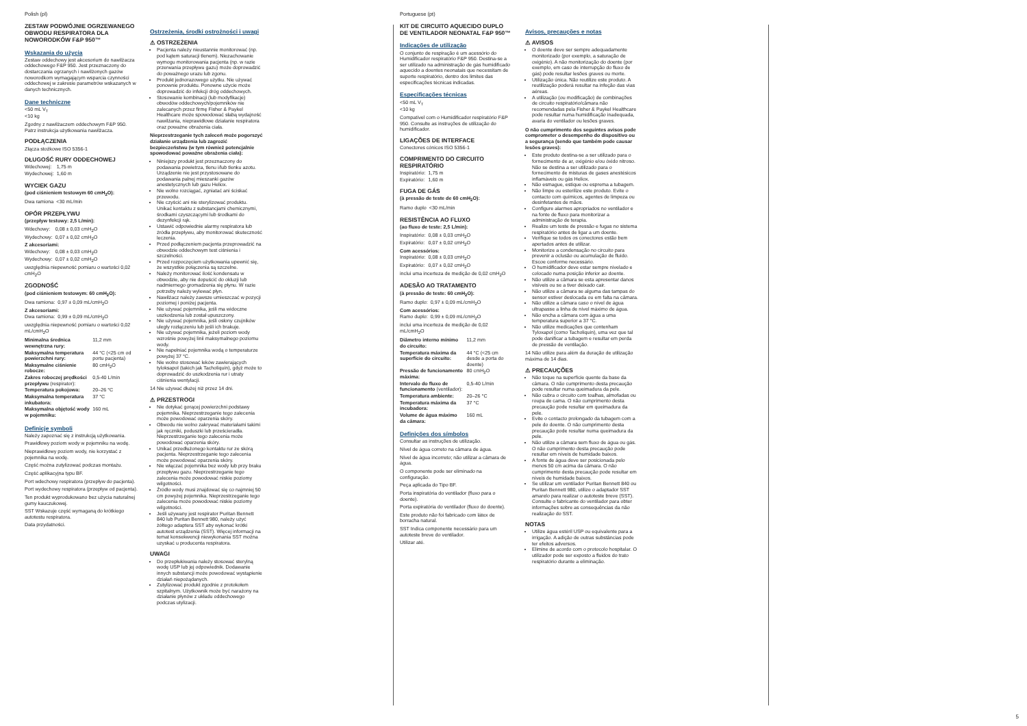Polish (pl)
ZESTAW PODWÓJNIE OGRZEWANEGO OBWODU RESPIRATORA DLA NOWORODKÓW F&P 950™
Wskazania do użycia
Zestaw oddechowy jest akcesorium do nawilżacza oddechowego F&P 950. Jest przeznaczony do dostarczania ogrzanych i nawilżonych gazów noworodkom wymagającym wsparcia czynności oddechowej w zakresie parametrów wskazanych w danych technicznych.
Dane techniczne
<50 mL V<sub>T</sub>
<10 kg
Zgodny z nawilżaczem oddechowym F&P 950. Patrz instrukcja użytkowania nawilżacza.
PODŁĄCZENIA
Złącza stożkowe ISO 5356-1
DŁUGOŚĆ RURY ODDECHOWEJ
| Wdechowej: | 1,75 m |
| Wydechowej: | 1,60 m |
WYCIEK GAZU
(pod ciśnieniem testowym 60 cmH<sub>2</sub>O):
| Dwa ramiona | <30 mL/min |
OPÓR PRZEPŁYWU
(przepływ testowy: 2,5 L/min):
| Wdechowy: | 0,08 ± 0,03 cmH<sub>2</sub>O |
| Wydechowy: | 0,07 ± 0,02 cmH<sub>2</sub>O |
| Z akcesoriami: | |
| Wdechowy: | 0,08 ± 0,03 cmH<sub>2</sub>O |
| Wydechowy: | 0,07 ± 0,02 cmH<sub>2</sub>O |
uwzględnia niepewność pomiaru o wartości 0,02 cmH<sub>2</sub>O
ZGODNOŚĆ
(pod ciśnieniem testowym: 60 cmH<sub>2</sub>O):
| Dwa ramiona: | 0,97 ± 0,09 mL/cmH<sub>2</sub>O |
| Z akcesoriami: | |
| Dwa ramiona: | 0,99 ± 0,09 mL/cmH<sub>2</sub>O |
uwzględnia niepewność pomiaru o wartości 0,02 mL/cmH<sub>2</sub>O
| Minimalna średnica wewnętrzna rury: | 11,2 mm |
| Maksymalna temperatura powierzchni rury: | 44 °C (<25 cm od portu pacjenta) |
| Maksymalne ciśnienie robocze: | 80 cmH<sub>2</sub>O |
| Zakres roboczej prędkości przepływu (respirator): | 0,5-40 L/min |
| Temperatura pokojowa: | 20–26 °C |
| Maksymalna temperatura inkubatora: | 37 °C |
| Maksymalna objętość wody w pojemniku: | 160 mL |
Definicje symboli
Należy zapoznać się z instrukcją użytkowania.
Prawidłowy poziom wody w pojemniku na wodę.
Nieprawidłowy poziom wody, nie korzystać z pojemnika na wodę.
Część można zutylizować podczas montażu.
Część aplikacyjna typu BF.
Port wdechowy respiratora (przepływ do pacjenta).
Port wydechowy respiratora (przepływ od pacjenta).
Ten produkt wyprodukowano bez użycia naturalnej gumy kauczukowej.
SST Wskazuje część wymaganą do krótkiego autotestu respiratora.
Data przydatności.
Ostrzeżenia, środki ostrożności i uwagi
⚠ OSTRZEŻENIA
Pacjenta należy nieustannie monitorować (np. pod kątem saturacji tlenem). Niezachowanie wymogu monitorowania pacjenta (np. w razie przerwania przepływu gazu) może doprowadzić do poważnego urazu lub zgonu.
Produkt jednorazowego użytku. Nie używać ponownie produktu. Ponowne użycie może doprowadzić do infekcji dróg oddechowych.
Stosowanie kombinacji (lub modyfikacje) obwodów oddechowych/pojemników nie zalecanych przez firmę Fisher & Paykel Healthcare może spowodować słabą wydajność nawilżania, nieprawidłowe działanie respiratora oraz poważne obrażenia ciała.
Nieprzestrzeganie tych zaleceń może pogorszyć działanie urządzenia lub zagrozić bezpieczeństwu (w tym również potencjalnie spowodować poważne obrażenia ciała):
Niniejszy produkt jest przeznaczony do podawania powietrza, tlenu i/lub tlenku azotu. Urządzenie nie jest przystosowane do podawania palnej mieszanki gazów anestetycznych lub gazu Heliox.
Nie wolno rozciągać, zgniatać ani ściskać przewodu.
Nie czyścić ani nie sterylizować produktu. Unikać kontaktu z substancjami chemicznymi, środkami czyszczącymi lub środkami do dezynfekcji rąk.
Ustawić odpowiednie alarmy respiratora lub źródła przepływu, aby monitorować skuteczność leczenia.
Przed podłączeniem pacjenta przeprowadzić na obwodzie oddechowym test ciśnienia i szczelności.
Przed rozpoczęciem użytkowania upewnić się, że wszystkie połączenia są szczelne.
Należy monitorować ilość kondensatu w obwodzie, aby nie dopuścić do okluzji lub nadmiernego gromadzenia się płynu. W razie potrzeby należy wylewać płyn.
Nawilżacz należy zawsze umieszczać w pozycji poziomej i poniżej pacjenta.
Nie używać pojemnika, jeśli ma widoczne uszkodzenia lub został upuszczony.
Nie używać pojemnika, jeśli osłony czujników uległy rozłączeniu lub jeśli ich brakuje.
Nie używać pojemnika, jeżeli poziom wody wzrośnie powyżej linii maksymalnego poziomu wody.
Nie napełniać pojemnika wodą o temperaturze powyżej 37 °C.
Nie wolno stosować leków zawierających tyloksapol (takich jak Tacholiquin), gdyż może to doprowadzić do uszkodzenia rur i utraty ciśnienia wentylacji.
14 Nie używać dłużej niż przez 14 dni.
⚠ PRZESTROGI
Nie dotykać gorącej powierzchni podstawy pojemnika. Nieprzestrzeganie tego zalecenia może powodować oparzenia skóry.
Obwodu nie wolno zakrywać materiałami takimi jak ręczniki, poduszki lub prześcieradła. Nieprzestrzeganie tego zalecenia może powodować oparzenia skóry.
Unikać przedłużonego kontaktu rur ze skórą pacjenta. Nieprzestrzeganie tego zalecenia może powodować oparzenia skóry.
Nie włączać pojemnika bez wody lub przy braku przepływu gazu. Nieprzestrzeganie tego zalecenia może powodować niskie poziomy wilgotności.
Źródło wody musi znajdować się co najmniej 50 cm powyżej pojemnika. Nieprzestrzeganie tego zalecenia może powodować niskie poziomy wilgotności.
Jeśli używany jest respirator Puritan Bennett 840 lub Puritan Bennett 980, należy użyć żółtego adaptera SST aby wykonać krótki autotest urządzenia (SST). Więcej informacji na temat konsekwencji niewykonania SST można uzyskać u producenta respiratora.
UWAGI
Do przepłukiwania należy stosować sterylną wodę USP lub jej odpowiednik. Dodawanie innych substancji może powodować wystąpienie działań niepożądanych.
Zutylizować produkt zgodnie z protokołem szpitalnym. Użytkownik może być narażony na działanie płynów z układu oddechowego podczas utylizacji.
Portuguese (pt)
KIT DE CIRCUITO AQUECIDO DUPLO DE VENTILADOR NEONATAL F&P 950™
Indicações de utilização
O conjunto de respiração é um acessório do Humidificador respiratório F&P 950. Destina-se a ser utilizado na administração de gás humidificado aquecido a doentes neonatais que necessitam de suporte respiratório, dentro dos limites das especificações técnicas indicadas.
Especificações técnicas
<50 mL V<sub>T</sub>
<10 kg
Compatível com o Humidificador respiratório F&P 950. Consulte as instruções de utilização do humidificador.
LIGAÇÕES DE INTERFACE
Conectores cónicos ISO 5356-1
COMPRIMENTO DO CIRCUITO RESPIRATÓRIO
| Inspiratório: | 1,75 m |
| Expiratório: | 1,60 m |
FUGA DE GÁS
(à pressão de teste de 60 cmH<sub>2</sub>O):
| Ramo duplo | <30 mL/min |
RESISTÊNCIA AO FLUXO
(ao fluxo de teste: 2,5 L/min):
| Inspiratório: | 0,08 ± 0,03 cmH<sub>2</sub>O |
| Expiratório: | 0,07 ± 0,02 cmH<sub>2</sub>O |
| Com acessórios: | |
| Inspiratório: | 0,08 ± 0,03 cmH<sub>2</sub>O |
| Expiratório: | 0,07 ± 0,02 cmH<sub>2</sub>O |
inclui uma incerteza de medição de 0,02 cmH<sub>2</sub>O
ADESÃO AO TRATAMENTO
(à pressão de teste: 60 cmH<sub>2</sub>O):
| Ramo duplo: | 0,97 ± 0,09 mL/cmH<sub>2</sub>O |
| Com acessórios: | |
| Ramo duplo: | 0,99 ± 0,09 mL/cmH<sub>2</sub>O |
inclui uma incerteza de medição de 0,02 mL/cmH<sub>2</sub>O
| Diâmetro interno mínimo do circuito: | 11,2 mm |
| Temperatura máxima da superfície do circuito: | 44 °C (<25 cm desde a porta do doente) |
| Pressão de funcionamento máxima: | 80 cmH<sub>2</sub>O |
| Intervalo do fluxo de funcionamento (ventilador): | 0,5-40 L/min |
| Temperatura ambiente: | 20–26 °C |
| Temperatura máxima da incubadora: | 37 °C |
| Volume de água máximo da câmara: | 160 mL |
Definições dos símbolos
Consultar as instruções de utilização.
Nível de água correto na câmara de água.
Nível de água incorreto; não utilizar a câmara de água.
O componente pode ser eliminado na configuração.
Peça aplicada do Tipo BF.
Porta inspiratória do ventilador (fluxo para o doente).
Porta expiratória do ventilador (fluxo do doente).
Este produto não foi fabricado com látex de borracha natural.
SST Indica componente necessário para um autoteste breve do ventilador.
Utilizar até.
Avisos, precauções e notas
⚠ AVISOS
O doente deve ser sempre adequadamente monitorizado (por exemplo, a saturação de oxigénio). A não monitorização do doente (por exemplo, em caso de interrupção do fluxo de gás) pode resultar lesões graves ou morte.
Utilização única. Não reutilize este produto. A reutilização poderá resultar na infeção das vias aéreas.
A utilização (ou modificação) de combinações de circuito respiratório/câmara não recomendadas pela Fisher & Paykel Healthcare pode resultar numa humidificação inadequada, avaria do ventilador ou lesões graves.
O não cumprimento dos seguintes avisos pode comprometer o desempenho do dispositivo ou a segurança (sendo que também pode causar lesões graves):
Este produto destina-se a ser utilizado para o fornecimento de ar, oxigénio e/ou óxido nitroso. Não se destina a ser utilizado para o fornecimento de misturas de gases anestésicos inflamáveis ou gás Heliox.
Não esmague, estique ou esprema a tubagem.
Não limpe ou esterilize este produto. Evite o contacto com químicos, agentes de limpeza ou desinfetantes de mãos.
Configure alarmes apropriados no ventilador e na fonte de fluxo para monitorizar a administração de terapia.
Realize um teste de pressão e fugas no sistema respiratório antes de ligar a um doente.
Verifique se todos os conectores estão bem apertados antes de utilizar.
Monitorize a condensação no circuito para prevenir a oclusão ou acumulação de fluido. Escoe conforme necessário.
O humidificador deve estar sempre nivelado e colocado numa posição inferior ao doente.
Não utilize a câmara se esta apresentar danos visíveis ou se a tiver deixado cair.
Não utilize a câmara se alguma das tampas do sensor estiver deslocada ou em falta na câmara.
Não utilize a câmara caso o nível de água ultrapasse a linha de nível máximo de água.
Não encha a câmara com água a uma temperatura superior a 37 °C.
Não utilize medicações que contenham Tyloxapol (como Tacholiquin), uma vez que tal pode danificar a tubagem e resultar em perda de pressão de ventilação.
14 Não utilize para além da duração de utilização máxima de 14 dias.
⚠ PRECAUÇÕES
Não toque na superfície quente da base da câmara. O não cumprimento desta precaução pode resultar numa queimadura da pele.
Não cubra o circuito com toalhas, almofadas ou roupa de cama. O não cumprimento desta precaução pode resultar em queimadura da pele.
Evite o contacto prolongado da tubagem com a pele do doente. O não cumprimento desta precaução pode resultar numa queimadura da pele.
Não utilize a câmara sem fluxo de água ou gás. O não cumprimento desta precaução pode resultar em níveis de humidade baixos.
A fonte de água deve ser posicionada pelo menos 50 cm acima da câmara. O não cumprimento desta precaução pode resultar em níveis de humidade baixos.
Se utilizar um ventilador Puritan Bennett 840 ou Puritan Bennett 980, utilize o adaptador SST amarelo para realizar o autoteste breve (SST). Consulte o fabricante do ventilador para obter informações sobre as consequências da não realização do SST.
NOTAS
Utilize água estéril USP ou equivalente para a irrigação. A adição de outras substâncias pode ter efeitos adversos.
Elimine de acordo com o protocolo hospitalar. O utilizador pode ser exposto a fluidos do trato respiratório durante a eliminação.
5